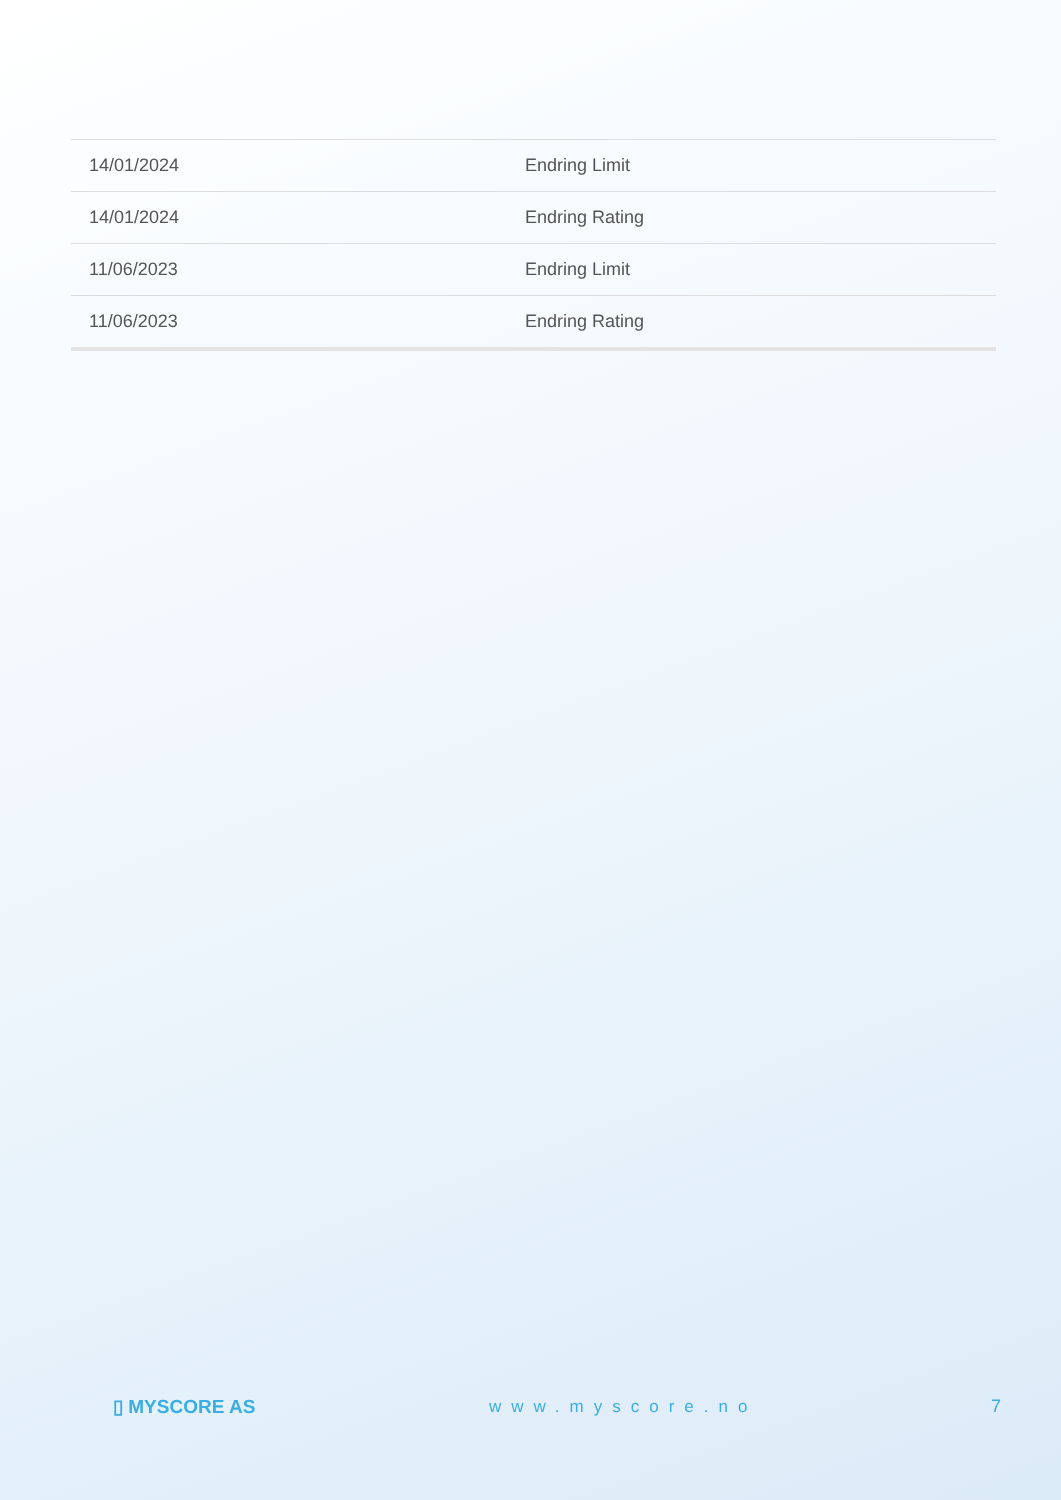| 14/01/2024 | Endring Limit |
| 14/01/2024 | Endring Rating |
| 11/06/2023 | Endring Limit |
| 11/06/2023 | Endring Rating |
▯ MYSCORE AS www.myscore.no 7